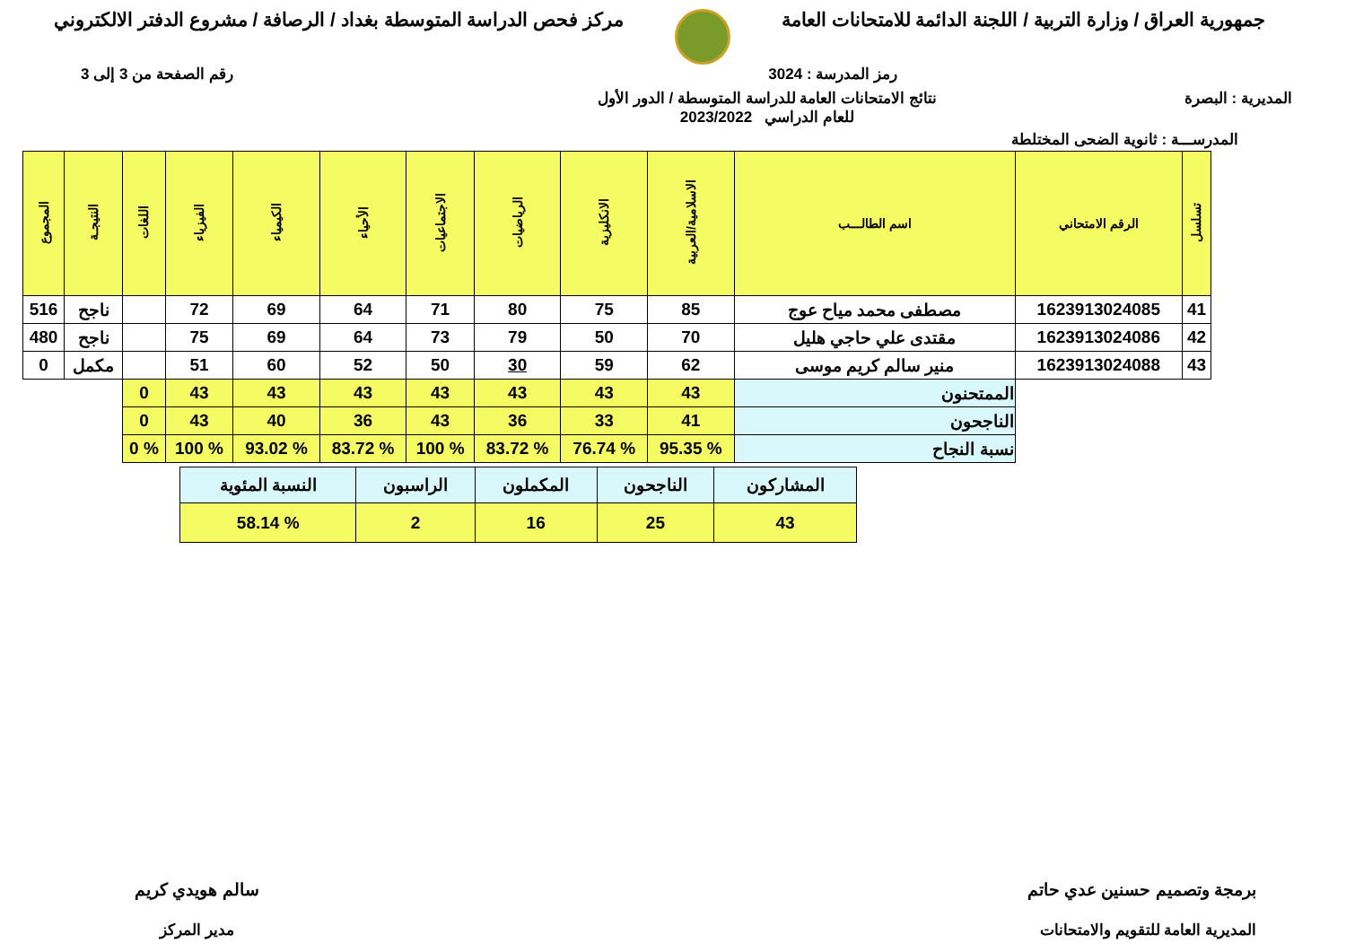جمهورية العراق / وزارة التربية / اللجنة الدائمة للامتحانات العامة
مركز فحص الدراسة المتوسطة بغداد / الرصافة / مشروع الدفتر الالكتروني
رمز المدرسة : 3024 رقم الصفحة من 3 إلى 3
المديرية : البصرة نتائج الامتحانات العامة للدراسة المتوسطة / الدور الأول
للعام الدراسي 2023/2022
المدرســـة : ثانوية الضحى المختلطة
| تسلسل | الرقم الامتحاني | اسم الطالـــب | الاسلامية/العربية | الانكليزية | الرياضيات | الاجتماعيات | الأحياء | الكيمياء | الفيزياء | اللغات | النتيجـة | المجموع |
| --- | --- | --- | --- | --- | --- | --- | --- | --- | --- | --- | --- | --- |
| 41 | 1623913024085 | مصطفى محمد مياح عوج | 85 | 75 | 80 | 71 | 64 | 69 | 72 | | ناجح | 516 |
| 42 | 1623913024086 | مقتدى علي حاجي هليل | 70 | 50 | 79 | 73 | 64 | 69 | 75 | | ناجح | 480 |
| 43 | 1623913024088 | منير سالم كريم موسى | 62 | 59 | 30 | 50 | 52 | 60 | 51 | | مكمل | 0 |
| | | الممتحنون | 43 | 43 | 43 | 43 | 43 | 43 | 43 | 0 | | |
| | | الناجحون | 41 | 33 | 36 | 43 | 36 | 40 | 43 | 0 | | |
| | | نسبة النجاح | % 95.35 | % 76.74 | % 83.72 | % 100 | % 83.72 | % 93.02 | % 100 | % 0 | | |
| المشاركون | الناجحون | المكملون | الراسبون | النسبة المئوية |
| 43 | 25 | 16 | 2 | % 58.14 |
برمجة وتصميم حسنين عدي حاتم
المديرية العامة للتقويم والامتحانات
سالم هويدي كريم
مدير المركز